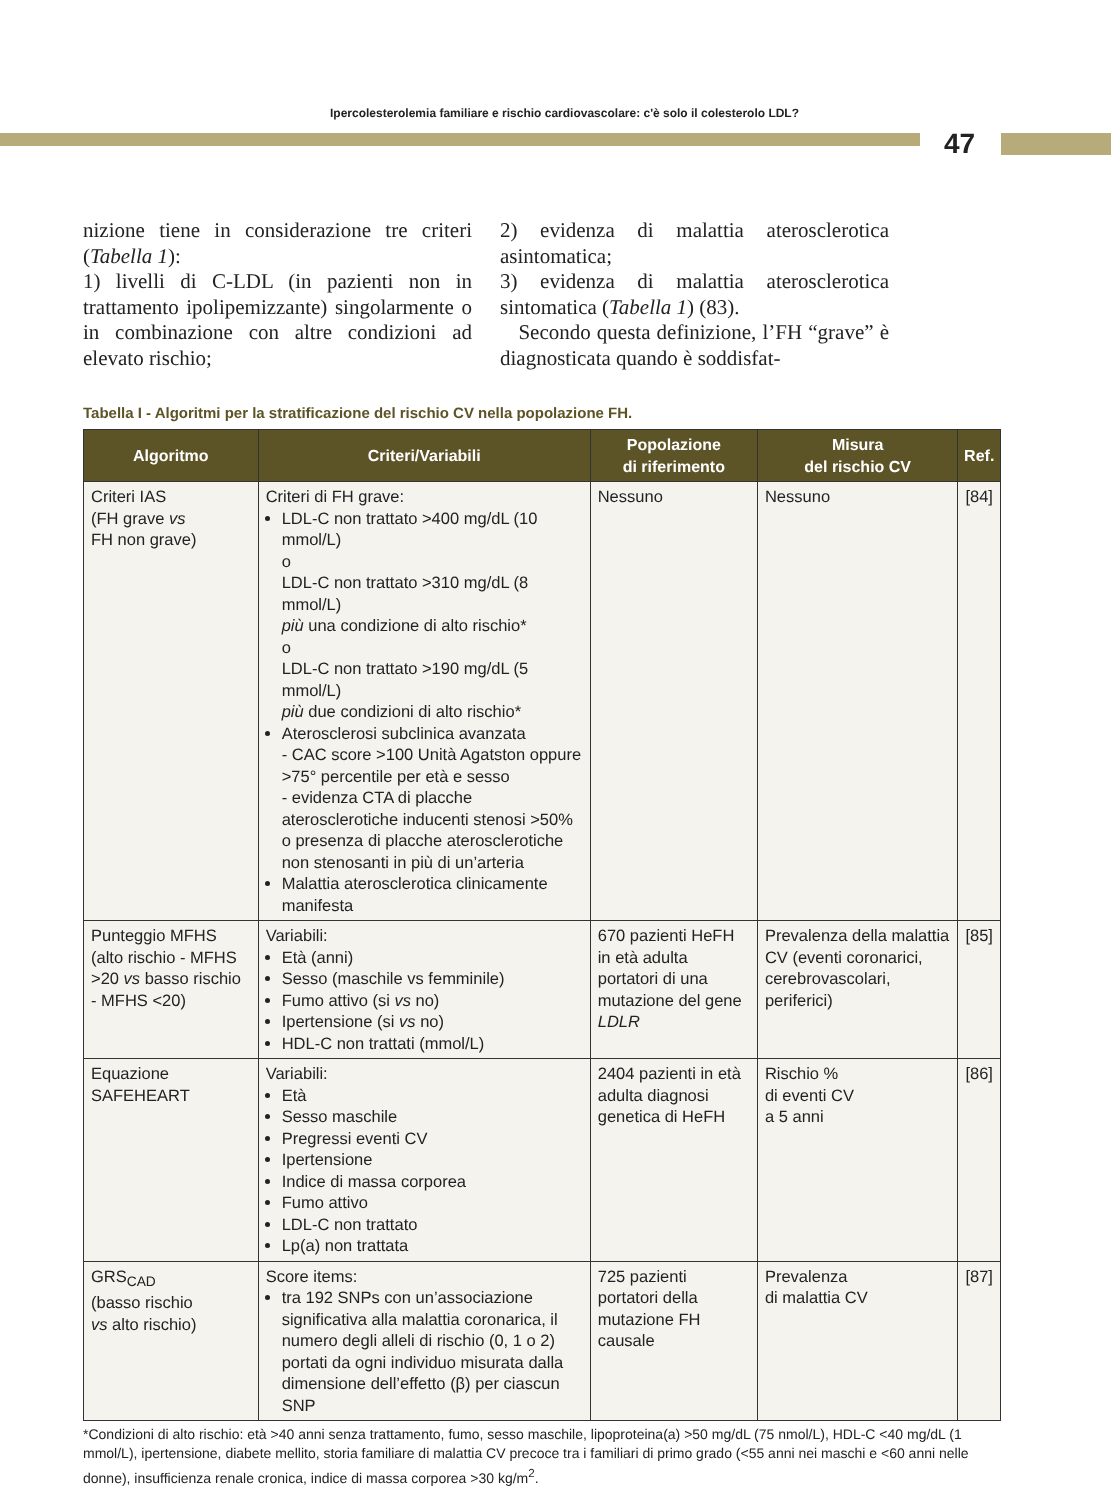Ipercolesterolemia familiare e rischio cardiovascolare: c'è solo il colesterolo LDL?
47
nizione tiene in considerazione tre criteri (Tabella 1):
1) livelli di C-LDL (in pazienti non in trattamento ipolipemizzante) singolarmente o in combinazione con altre condizioni ad elevato rischio;
2) evidenza di malattia aterosclerotica asintomatica;
3) evidenza di malattia aterosclerotica sintomatica (Tabella 1) (83).
Secondo questa definizione, l’FH “grave” è diagnosticata quando è soddisfat-
Tabella I - Algoritmi per la stratificazione del rischio CV nella popolazione FH.
| Algoritmo | Criteri/Variabili | Popolazione di riferimento | Misura del rischio CV | Ref. |
| --- | --- | --- | --- | --- |
| Criteri IAS (FH grave vs FH non grave) | Criteri di FH grave: LDL-C non trattato >400 mg/dL (10 mmol/L) o LDL-C non trattato >310 mg/dL (8 mmol/L) più una condizione di alto rischio* o LDL-C non trattato >190 mg/dL (5 mmol/L) più due condizioni di alto rischio* Aterosclerosi subclinica avanzata - CAC score >100 Unità Agatston oppure >75° percentile per età e sesso - evidenza CTA di placche aterosclerotiche inducenti stenosi >50% o presenza di placche aterosclerotiche non stenosanti in più di un’arteria Malattia aterosclerotica clinicamente manifesta | Nessuno | Nessuno | [84] |
| Punteggio MFHS (alto rischio - MFHS >20 vs basso rischio - MFHS <20) | Variabili: Età (anni) Sesso (maschile vs femminile) Fumo attivo (si vs no) Ipertensione (si vs no) HDL-C non trattati (mmol/L) | 670 pazienti HeFH in età adulta portatori di una mutazione del gene LDLR | Prevalenza della malattia CV (eventi coronarici, cerebrovascolari, periferici) | [85] |
| Equazione SAFEHEART | Variabili: Età Sesso maschile Pregressi eventi CV Ipertensione Indice di massa corporea Fumo attivo LDL-C non trattato Lp(a) non trattata | 2404 pazienti in età adulta diagnosi genetica di HeFH | Rischio % di eventi CV a 5 anni | [86] |
| GRS<sub>CAD</sub> (basso rischio vs alto rischio) | Score items: tra 192 SNPs con un’associazione significativa alla malattia coronarica, il numero degli alleli di rischio (0, 1 o 2) portati da ogni individuo misurata dalla dimensione dell’effetto (β) per ciascun SNP | 725 pazienti portatori della mutazione FH causale | Prevalenza di malattia CV | [87] |
*Condizioni di alto rischio: età >40 anni senza trattamento, fumo, sesso maschile, lipoproteina(a) >50 mg/dL (75 nmol/L), HDL-C <40 mg/dL (1 mmol/L), ipertensione, diabete mellito, storia familiare di malattia CV precoce tra i familiari di primo grado (<55 anni nei maschi e <60 anni nelle donne), insufficienza renale cronica, indice di massa corporea >30 kg/m<sup>2</sup>.